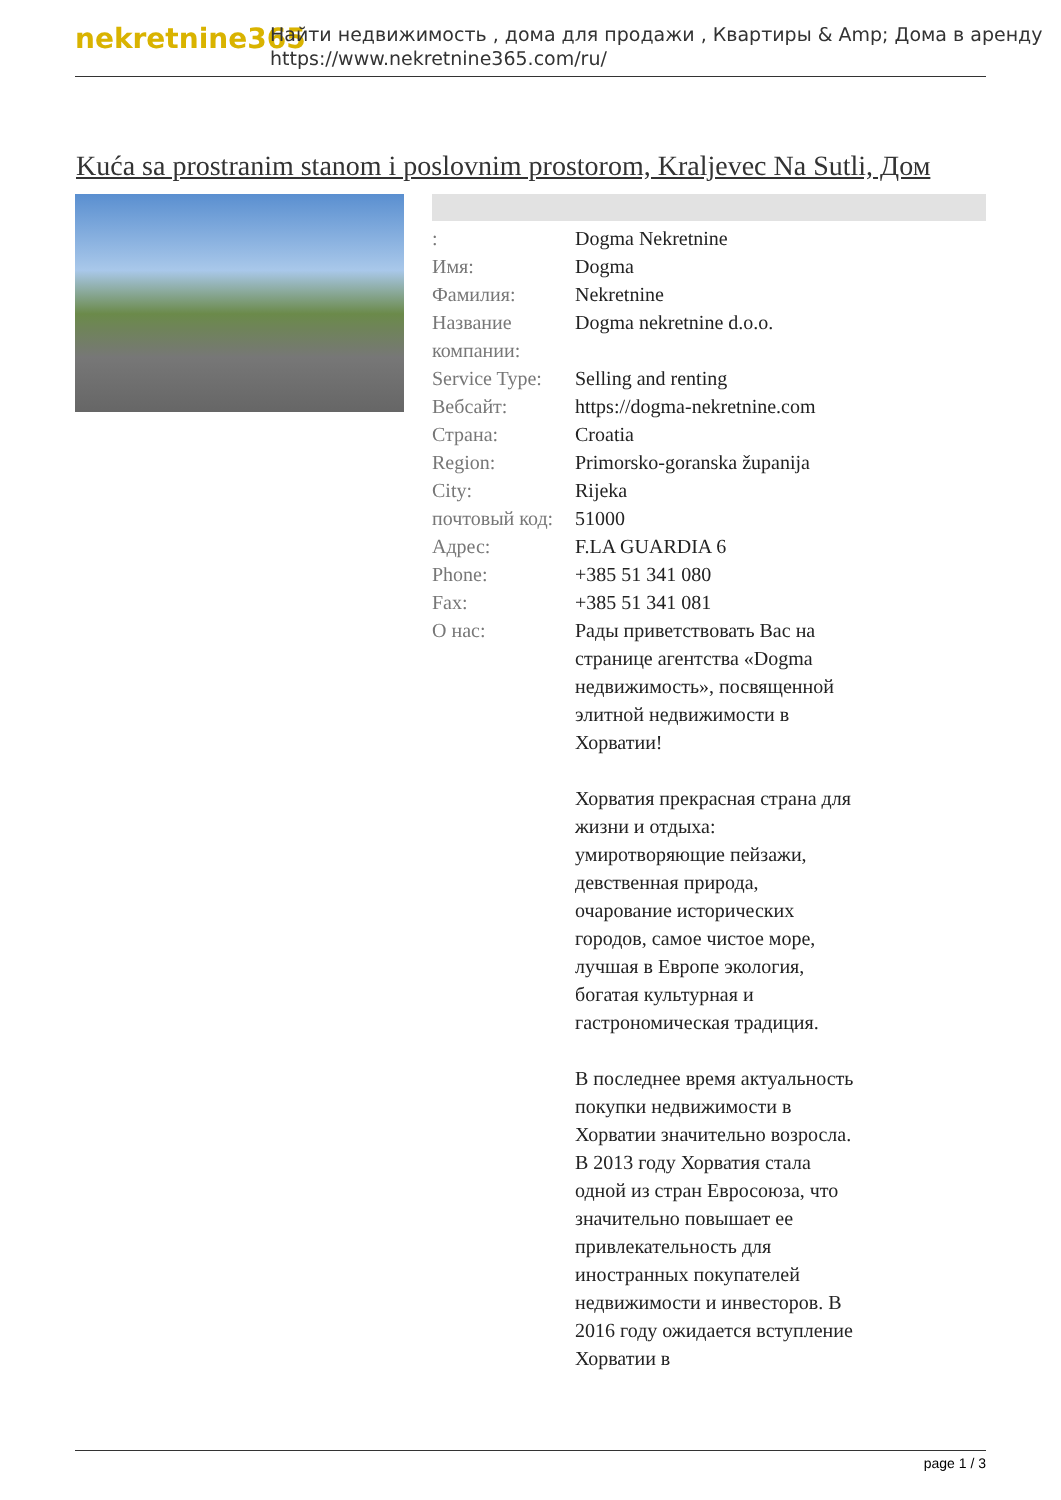nekretnine365
Найти недвижимость , дома для продажи , Квартиры & Amp; Дома в аренду
https://www.nekretnine365.com/ru/
Kuća sa prostranim stanom i poslovnim prostorom, Kraljevec Na Sutli, Дом
| : | Dogma Nekretnine |
| Имя: | Dogma |
| Фамилия: | Nekretnine |
| Название компании: | Dogma nekretnine d.o.o. |
| Service Type: | Selling and renting |
| Вебсайт: | https://dogma-nekretnine.com |
| Страна: | Croatia |
| Region: | Primorsko-goranska županija |
| City: | Rijeka |
| почтовый код: | 51000 |
| Адрес: | F.LA GUARDIA 6 |
| Phone: | +385 51 341 080 |
| Fax: | +385 51 341 081 |
| О нас: | Рады приветствовать Вас на странице агентства «Dogma недвижимость», посвященной элитной недвижимости в Хорватии! Хорватия прекрасная страна для жизни и отдыха: умиротворяющие пейзажи, девственная природа, очарование исторических городов, самое чистое море, лучшая в Европе экология, богатая культурная и гастрономическая традиция. В последнее время актуальность покупки недвижимости в Хорватии значительно возросла. В 2013 году Хорватия стала одной из стран Евросоюза, что значительно повышает ее привлекательность для иностранных покупателей недвижимости и инвесторов. В 2016 году ожидается вступление Хорватии в |
page 1 / 3